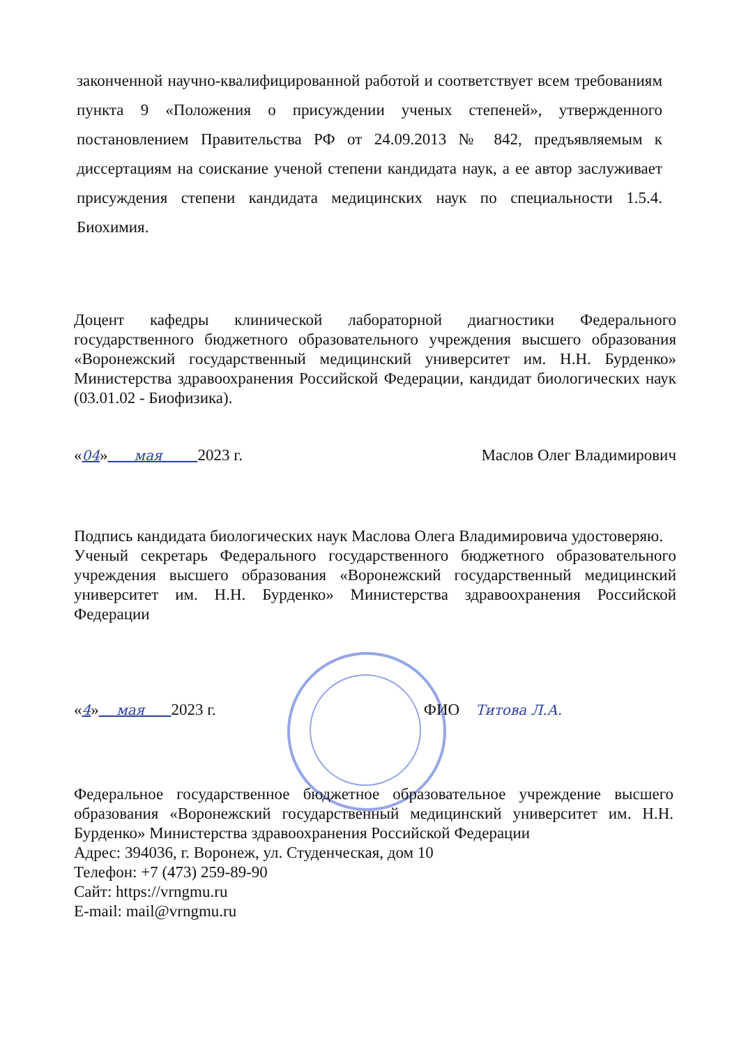законченной научно-квалифицированной работой и соответствует всем требованиям пункта 9 «Положения о присуждении ученых степеней», утвержденного постановлением Правительства РФ от 24.09.2013 № 842, предъявляемым к диссертациям на соискание ученой степени кандидата наук, а ее автор заслуживает присуждения степени кандидата медицинских наук по специальности 1.5.4. Биохимия.
Доцент кафедры клинической лабораторной диагностики Федерального государственного бюджетного образовательного учреждения высшего образования «Воронежский государственный медицинский университет им. Н.Н. Бурденко» Министерства здравоохранения Российской Федерации, кандидат биологических наук (03.01.02 - Биофизика).
«04» мая 2023 г. Маслов Олег Владимирович
Подпись кандидата биологических наук Маслова Олега Владимировича удостоверяю.
Ученый секретарь Федерального государственного бюджетного образовательного учреждения высшего образования «Воронежский государственный медицинский университет им. Н.Н. Бурденко» Министерства здравоохранения Российской Федерации
«4» мая 2023 г. ФИО Титова Л.А.
Федеральное государственное бюджетное образовательное учреждение высшего образования «Воронежский государственный медицинский университет им. Н.Н. Бурденко» Министерства здравоохранения Российской Федерации
Адрес: 394036, г. Воронеж, ул. Студенческая, дом 10
Телефон: +7 (473) 259-89-90
Сайт: https://vrngmu.ru
E-mail: mail@vrngmu.ru